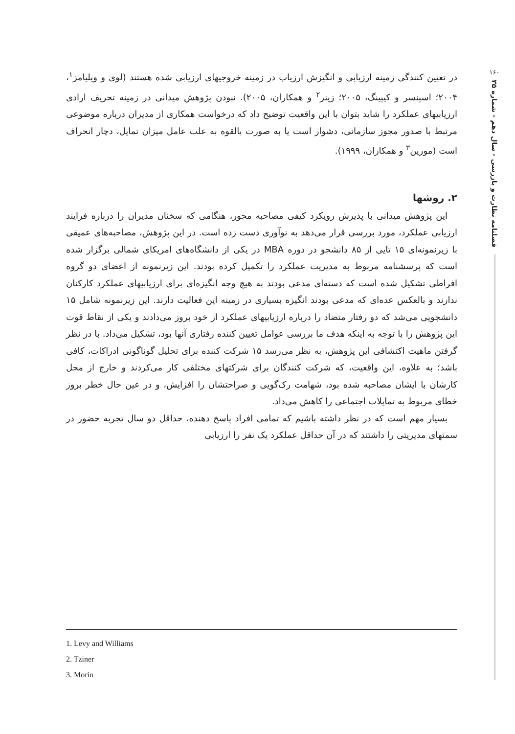۱۶۰
فصلنامه نظارت و بازرسی - سال دهم - شماره ۳۵
در تعیین کنندگی زمینه ارزیابی و انگیزش ارزیاب در زمینه خروجیهای ارزیابی شده هستند (لوی و ویلیامز<sup>۱</sup>، ۲۰۰۴؛ اسپنسر و کیپینگ، ۲۰۰۵؛ زینر<sup>۲</sup> و همکاران، ۲۰۰۵). نبودن پژوهش میدانی در زمینه تحریف ارادی ارزیابیهای عملکرد را شاید بتوان با این واقعیت توضیح داد که درخواست همکاری از مدیران درباره موضوعی مرتبط با صدور مجوز سازمانی، دشوار است یا به صورت بالقوه به علت عامل میزان تمایل، دچار انحراف است (مورین<sup>۳</sup> و همکاران، ۱۹۹۹).
۲. روشها
این پژوهش میدانی با پذیرش رویکرد کیفی مصاحبه محور، هنگامی که سخنان مدیران را درباره فرایند ارزیابی عملکرد، مورد بررسی قرار می‌دهد به نوآوری دست زده است. در این پژوهش، مصاحبه‌های عمیقی با زیرنمونه‌ای ۱۵ تایی از ۸۵ دانشجو در دوره MBA در یکی از دانشگاه‌های امریکای شمالی برگزار شده است که پرسشنامه مربوط به مدیریت عملکرد را تکمیل کرده بودند. این زیرنمونه از اعضای دو گروه افراطی تشکیل شده است که دسته‌ای مدعی بودند به هیچ وجه انگیزه‌ای برای ارزیابیهای عملکرد کارکنان ندارند و بالعکس عده‌ای که مدعی بودند انگیزه بسیاری در زمینه این فعالیت دارند. این زیرنمونه شامل ۱۵ دانشجویی می‌شد که دو رفتار متضاد را درباره ارزیابیهای عملکرد از خود بروز می‌دادند و یکی از نقاط قوت این پژوهش را با توجه به اینکه هدف ما بررسی عوامل تعیین کننده رفتاری آنها بود، تشکیل می‌داد. با در نظر گرفتن ماهیت اکتشافی این پژوهش، به نظر می‌رسد ۱۵ شرکت کننده برای تحلیل گوناگونی ادراکات، کافی باشد؛ به علاوه، این واقعیت، که شرکت کنندگان برای شرکتهای مختلفی کار می‌کردند و خارج از محل کارشان با ایشان مصاحبه شده بود، شهامت رک‌گویی و صراحتشان را افزایش، و در عین حال خطر بروز خطای مربوط به تمایلات اجتماعی را کاهش می‌داد.
بسیار مهم است که در نظر داشته باشیم که تمامی افراد پاسخ دهنده، حداقل دو سال تجربه حضور در سمتهای مدیریتی را داشتند که در آن حداقل عملکرد یک نفر را ارزیابی
1. Levy and Williams
2. Tziner
3. Morin